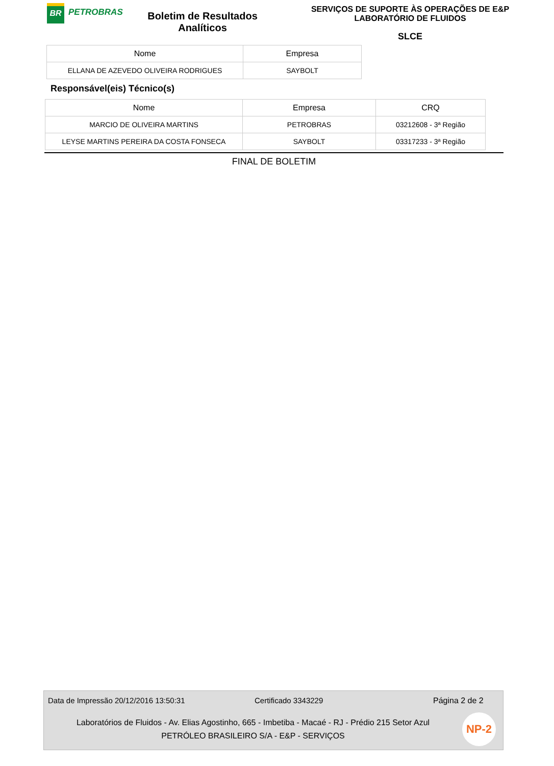BR
PETROBRAS
Boletim de Resultados
Analíticos
SERVIÇOS DE SUPORTE ÀS OPERAÇÕES DE E&P
LABORATÓRIO DE FLUIDOS
SLCE
| Nome | Empresa |
| --- | --- |
| ELLANA DE AZEVEDO OLIVEIRA RODRIGUES | SAYBOLT |
Responsável(eis) Técnico(s)
| Nome | Empresa | CRQ |
| --- | --- | --- |
| MARCIO DE OLIVEIRA MARTINS | PETROBRAS | 03212608 - 3ª Região |
| LEYSE MARTINS PEREIRA DA COSTA FONSECA | SAYBOLT | 03317233 - 3ª Região |
FINAL DE BOLETIM
Data de Impressão 20/12/2016 13:50:31 Certificado 3343229 Página 2 de 2
Laboratórios de Fluidos - Av. Elias Agostinho, 665 - Imbetiba - Macaé - RJ - Prédio 215 Setor Azul
PETRÓLEO BRASILEIRO S/A - E&P - SERVIÇOS
NP-2